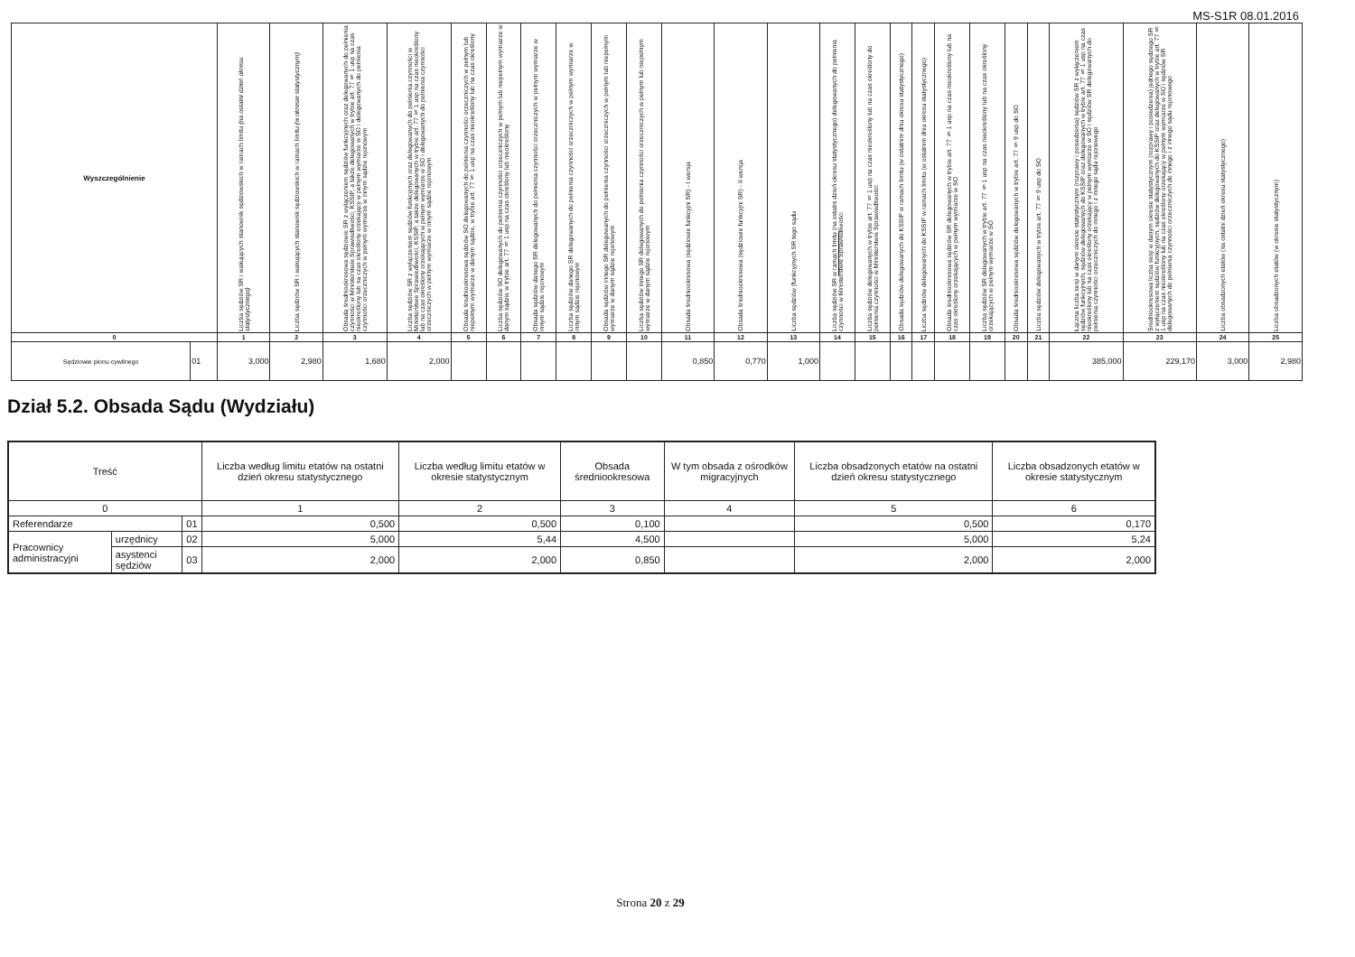MS-S1R 08.01.2016
| Wyszczególnienie | | Liczba sędziów SR i wakujących stanowisk sędziowskich w ramach limitu (na ostatni dzień okresu statystycznego) | Liczba sędziów SR i wakujących stanowisk sędziowskich w ramach limitu (w okresie statystycznym) | Obsada średniookresowa sędziowie SR z wyłączeniem sędziów funkcyjnych oraz delegowanych do pełnienia czynności w Ministerstwie Sprawiedliwości, KSSIP, a także delegowanych w trybie art. 77 § 1 usp na czas nieokreślony lub na czas określony orzekający w pełnym wymiarze w SO i delegowanych do pełnienia czynności orzeczniczych w pełnym wymiarze w innym sądzie rejonowym | Liczba sędziów SR z wyłączeniem sędziów funkcyjnych oraz delegowanych do pełnienia czynności w Ministerstwie Sprawiedliwości, KSSIP, a także delegowanych w trybie art. 77 § 1 usp na czas nieokreślony lub na czas określony orzekających w pełnym wymiarze w SO i delegowanych do pełnienia czynności orzeczniczych w pełnym wymiarze w innym sądzie rejonowym | Obsada średniookresowa sędziów SO delegowanych do pełnienia czynności orzeczniczych w pełnym lub niepełnym wymiarze w danym sądzie, w trybie art. 77 § 1 usp na czas nieokreślony lub na czas określony | Liczba sędziów SO delegowanych do pełnienia czynności orzeczniczych w pełnym lub niepełnym wymiarze w danym sądzie w trybie art. 77 § 1 usp na czas określony lub nieokreślony | Obsada sędziów danego SR delegowanych do pełnienia czynności orzeczniczych w pełnym wymiarze w innym sądzie rejonowym | Liczba sędziów danego SR delegowanych do pełnienia czynności orzeczniczych w pełnym wymiarze w innym sądzie rejonowym | Obsada sędziów innego SR delegowanych do pełnienia czynności orzeczniczych w pełnym lub niepełnym wymiarze w danym sądzie rejonowym | Liczba sędziów innego SR delegowanych do pełnienia czynności orzeczniczych w pełnym lub niepełnym wymiarze w danym sądzie rejonowym | Obsada średniookresowa (sędziowie funkcyjni SR) - I wersja | Obsada średniookresowa (sędziowie funkcyjni SR) - II wersja | Liczba sędziów (funkcyjnych SR tego sądu | Liczba sędziów SR w ramach limitu (na ostatni dzień okresu statystycznego) delegowanych do pełnienia czynności w Ministerstwie Sprawiedliwości | Liczba sędziów delegowanych w trybie art. 77 § 1 usp na czas nieokreślony lub na czas określony do pełnienia czynności w Ministerstwie Sprawiedliwości | Obsada sędziów delegowanych do KSSIP w ramach limitu (w ostatnim dniu okresu statystycznego) | Liczba sędziów delegowanych do KSSIP w ramach limitu (w ostatnim dniu okresu statystycznego) | Obsada średniookresowa sędziów SR delegowanych w trybie art. 77 § 1 usp na czas nieokreślony lub na czas określony orzekających w pełnym wymiarze w SO | Liczba sędziów SR delegowanych w trybie art. 77 § 1 usp na czas nieokreślony lub na czas określony orzekających w pełnym wymiarze w SO | Obsada średniookresowa sędziów delegowanych w trybie art. 77 § 9 usp do SO | Liczba sędziów delegowanych w trybie art. 77 § 9 usp do SO | Łączna liczba sesji w danym okresie statystycznym (rozprawy i posiedzenia) sędziów SR z wyłączeniem sędziów funkcyjnych, sędziów delegowanych do KSSIP oraz delegowanych w trybie art. 77 § 1 usp na czas nieokreślony lub na czas określony orzekający w pełnym wymiarze w SO i sędziów SR delegowanych do pełnienia czynności orzeczniczych do innego i z innego sądu rejonowego | Średniookresowa liczba sesji w danym okresie statystycznym (rozprawy i posiedzenia) jednego sędziego SR z wyłączeniem sędziów funkcyjnych, sędziów delegowanych do KSSIP oraz delegowanych w trybie art. 77 § 1 usp na czas nieokreślony lub na czas określony orzekający w pełnym wymiarze w SO i sędziów SR delegowanych do pełnienia czynności orzeczniczych do innego i z innego sądu rejonowego | Liczba obsadzonych etatów (na ostatni dzień okresu statystycznego) | Liczba obsadzonych etatów (w okresie statystycznym) |
| --- | --- | --- | --- | --- | --- | --- | --- | --- | --- | --- | --- | --- | --- | --- | --- | --- | --- | --- | --- | --- | --- | --- | --- | --- | --- | --- |
| 0 | | 1 | 2 | 3 | 4 | 5 | 6 | 7 | 8 | 9 | 10 | 11 | 12 | 13 | 14 | 15 | 16 | 17 | 18 | 19 | 20 | 21 | 22 | 23 | 24 | 25 |
| Sędziowie pionu cywilnego | 01 | 3,000 | 2,980 | 1,680 | 2,000 | | | | | | | 0,850 | 0,770 | 1,000 | | | | | | | | | 385,000 | 229,170 | 3,000 | 2,980 |
Dział 5.2. Obsada Sądu (Wydziału)
| Treść | | | Liczba według limitu etatów na ostatni dzień okresu statystycznego | Liczba według limitu etatów w okresie statystycznym | Obsada średniookresowa | W tym obsada z ośrodków migracyjnych | Liczba obsadzonych etatów na ostatni dzień okresu statystycznego | Liczba obsadzonych etatów w okresie statystycznym |
| --- | --- | --- | --- | --- | --- | --- | --- | --- |
| 0 | | | 1 | 2 | 3 | 4 | 5 | 6 |
| Referendarze | | 01 | 0,500 | 0,500 | 0,100 | | 0,500 | 0,170 |
| Pracownicy administracyjni | urzędnicy | 02 | 5,000 | 5,44 | 4,500 | | 5,000 | 5,24 |
| | asystenci sędziów | 03 | 2,000 | 2,000 | 0,850 | | 2,000 | 2,000 |
Strona 20 z 29